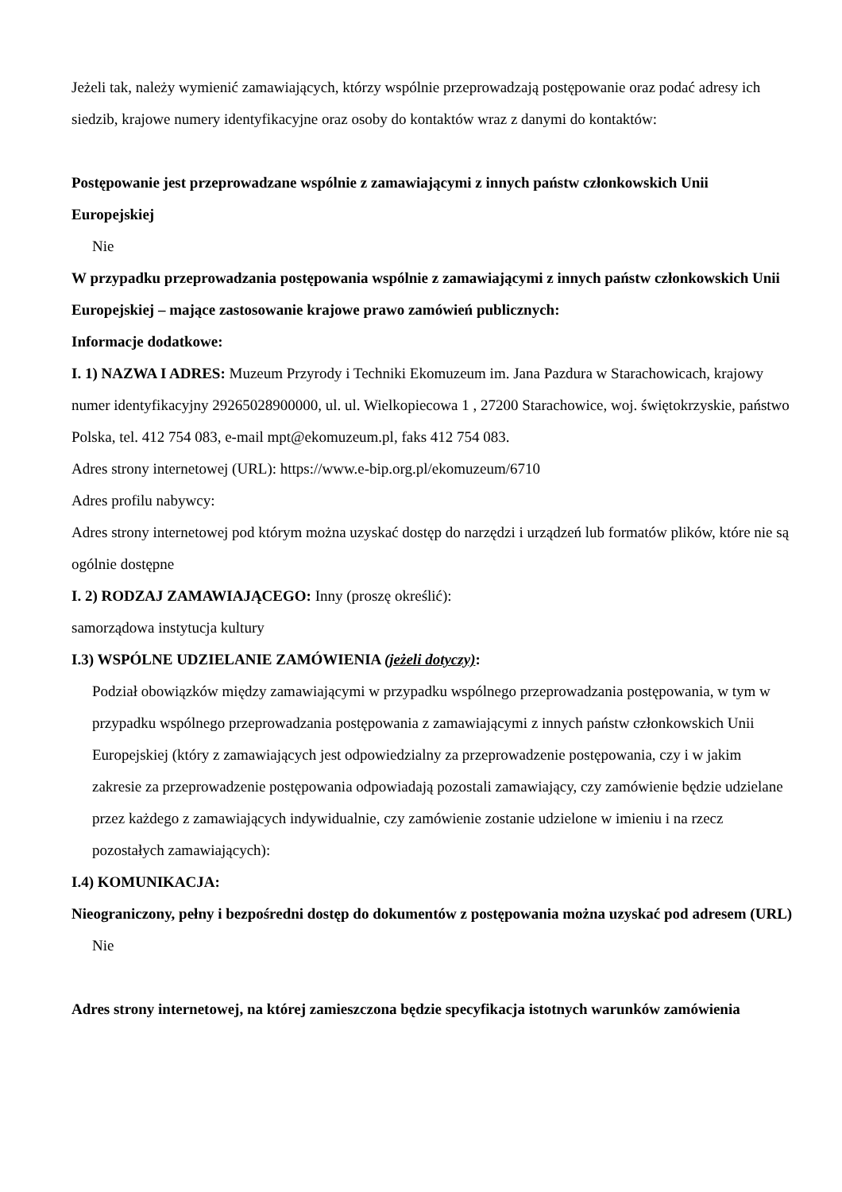Jeżeli tak, należy wymienić zamawiających, którzy wspólnie przeprowadzają postępowanie oraz podać adresy ich siedzib, krajowe numery identyfikacyjne oraz osoby do kontaktów wraz z danymi do kontaktów:
Postępowanie jest przeprowadzane wspólnie z zamawiającymi z innych państw członkowskich Unii Europejskiej
Nie
W przypadku przeprowadzania postępowania wspólnie z zamawiającymi z innych państw członkowskich Unii Europejskiej – mające zastosowanie krajowe prawo zamówień publicznych:
Informacje dodatkowe:
I. 1) NAZWA I ADRES: Muzeum Przyrody i Techniki Ekomuzeum im. Jana Pazdura w Starachowicach, krajowy numer identyfikacyjny 29265028900000, ul. ul. Wielkopiecowa 1 , 27200 Starachowice, woj. świętokrzyskie, państwo Polska, tel. 412 754 083, e-mail mpt@ekomuzeum.pl, faks 412 754 083.
Adres strony internetowej (URL): https://www.e-bip.org.pl/ekomuzeum/6710
Adres profilu nabywcy:
Adres strony internetowej pod którym można uzyskać dostęp do narzędzi i urządzeń lub formatów plików, które nie są ogólnie dostępne
I. 2) RODZAJ ZAMAWIAJĄCEGO: Inny (proszę określić):
samorządowa instytucja kultury
I.3) WSPÓLNE UDZIELANIE ZAMÓWIENIA (jeżeli dotyczy):
Podział obowiązków między zamawiającymi w przypadku wspólnego przeprowadzania postępowania, w tym w przypadku wspólnego przeprowadzania postępowania z zamawiającymi z innych państw członkowskich Unii Europejskiej (który z zamawiających jest odpowiedzialny za przeprowadzenie postępowania, czy i w jakim zakresie za przeprowadzenie postępowania odpowiadają pozostali zamawiający, czy zamówienie będzie udzielane przez każdego z zamawiających indywidualnie, czy zamówienie zostanie udzielone w imieniu i na rzecz pozostałych zamawiających):
I.4) KOMUNIKACJA:
Nieograniczony, pełny i bezpośredni dostęp do dokumentów z postępowania można uzyskać pod adresem (URL)
Nie
Adres strony internetowej, na której zamieszczona będzie specyfikacja istotnych warunków zamówienia